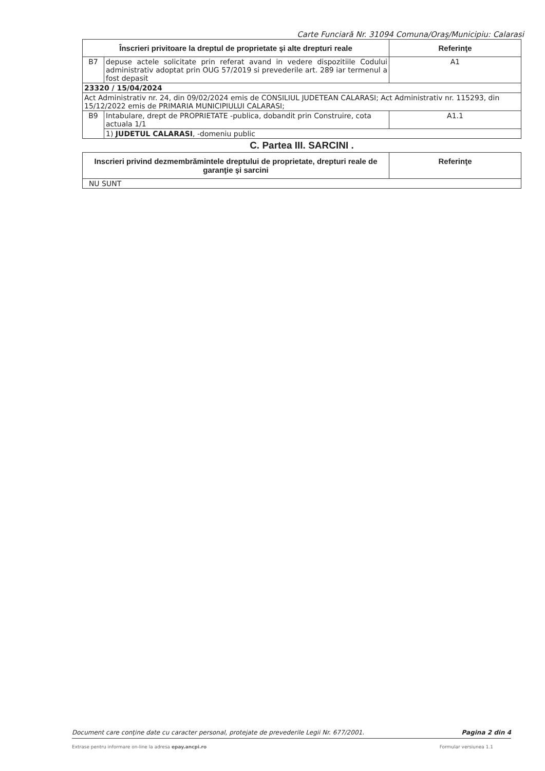Carte Funciară Nr. 31094 Comuna/Oraş/Municipiu: Calarasi
| Înscrieri privitoare la dreptul de proprietate şi alte drepturi reale | | Referinţe |
| --- | --- | --- |
| B7 | depuse actele solicitate prin referat avand in vedere dispozitiile Codului administrativ adoptat prin OUG 57/2019 si prevederile art. 289 iar termenul a fost depasit | A1 |
| 23320 / 15/04/2024 | | |
| Act Administrativ nr. 24, din 09/02/2024 emis de CONSILIUL JUDETEAN CALARASI; Act Administrativ nr. 115293, din 15/12/2022 emis de PRIMARIA MUNICIPIULUI CALARASI; | | |
| B9 | Intabulare, drept de PROPRIETATE -publica, dobandit prin Construire, cota actuala 1/1 | A1.1 |
| | 1) JUDETUL CALARASI , -domeniu public | |
C. Partea III. SARCINI .
| Inscrieri privind dezmembrămintele dreptului de proprietate, drepturi reale de garanţie şi sarcini | Referinţe |
| --- | --- |
| NU SUNT | |
Document care conţine date cu caracter personal, protejate de prevederile Legii Nr. 677/2001. Pagina 2 din 4
Extrase pentru informare on-line la adresa epay.ancpi.ro Formular versiunea 1.1